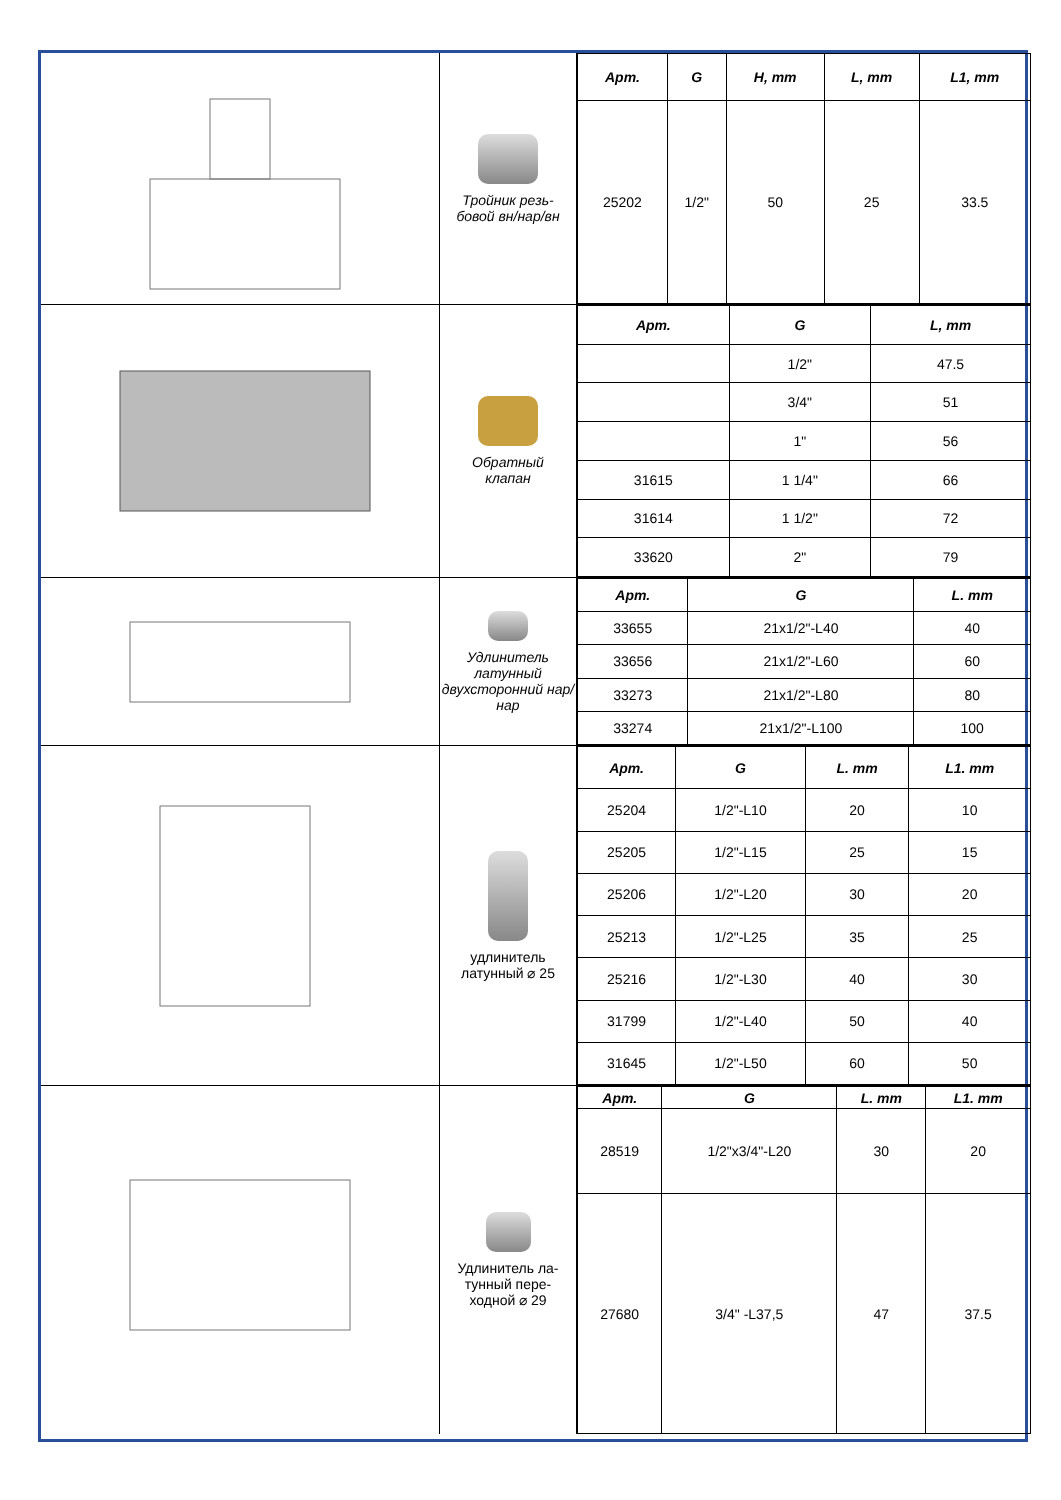Тройник резь-
бовой вн/нар/вн
| Арт. | G | H, mm | L, mm | L1, mm |
| --- | --- | --- | --- | --- |
| 25202 | 1/2" | 50 | 25 | 33.5 |
Обратный
клапан
| Арт. | G | L, mm |
| --- | --- | --- |
| | 1/2" | 47.5 |
| | 3/4" | 51 |
| | 1" | 56 |
| 31615 | 1 1/4" | 66 |
| 31614 | 1 1/2" | 72 |
| 33620 | 2" | 79 |
Удлинитель латунный двухсторонний нар/нар
| Арт. | G | L. mm |
| --- | --- | --- |
| 33655 | 21x1/2"-L40 | 40 |
| 33656 | 21x1/2"-L60 | 60 |
| 33273 | 21x1/2"-L80 | 80 |
| 33274 | 21x1/2"-L100 | 100 |
удлинитель латунный ⌀ 25
| Арт. | G | L. mm | L1. mm |
| --- | --- | --- | --- |
| 25204 | 1/2"-L10 | 20 | 10 |
| 25205 | 1/2"-L15 | 25 | 15 |
| 25206 | 1/2"-L20 | 30 | 20 |
| 25213 | 1/2"-L25 | 35 | 25 |
| 25216 | 1/2"-L30 | 40 | 30 |
| 31799 | 1/2"-L40 | 50 | 40 |
| 31645 | 1/2"-L50 | 60 | 50 |
Удлинитель ла-
тунный пере-
ходной ⌀ 29
| Арт. | G | L. mm | L1. mm |
| --- | --- | --- | --- |
| 28519 | 1/2"x3/4"-L20 | 30 | 20 |
| 27680 | 3/4" -L37,5 | 47 | 37.5 |